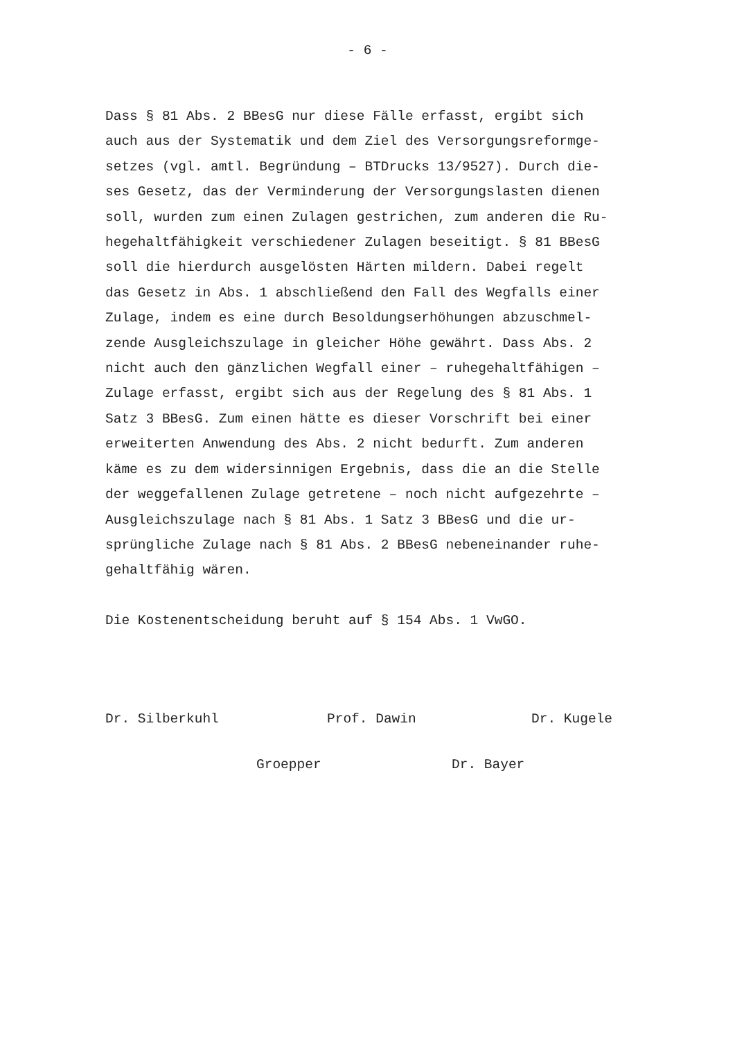- 6 -
Dass § 81 Abs. 2 BBesG nur diese Fälle erfasst, ergibt sich auch aus der Systematik und dem Ziel des Versorgungsreformge- setzes (vgl. amtl. Begründung – BTDrucks 13/9527). Durch die- ses Gesetz, das der Verminderung der Versorgungslasten dienen soll, wurden zum einen Zulagen gestrichen, zum anderen die Ru- hegehaltfähigkeit verschiedener Zulagen beseitigt. § 81 BBesG soll die hierdurch ausgelösten Härten mildern. Dabei regelt das Gesetz in Abs. 1 abschließend den Fall des Wegfalls einer Zulage, indem es eine durch Besoldungserhöhungen abzuschmel- zende Ausgleichszulage in gleicher Höhe gewährt. Dass Abs. 2 nicht auch den gänzlichen Wegfall einer – ruhegehaltfähigen – Zulage erfasst, ergibt sich aus der Regelung des § 81 Abs. 1 Satz 3 BBesG. Zum einen hätte es dieser Vorschrift bei einer erweiterten Anwendung des Abs. 2 nicht bedurft. Zum anderen käme es zu dem widersinnigen Ergebnis, dass die an die Stelle der weggefallenen Zulage getretene – noch nicht aufgezehrte – Ausgleichszulage nach § 81 Abs. 1 Satz 3 BBesG und die ur- sprüngliche Zulage nach § 81 Abs. 2 BBesG nebeneinander ruhe- gehaltfähig wären.
Die Kostenentscheidung beruht auf § 154 Abs. 1 VwGO.
Dr. Silberkuhl Prof. Dawin Dr. Kugele
Groepper Dr. Bayer